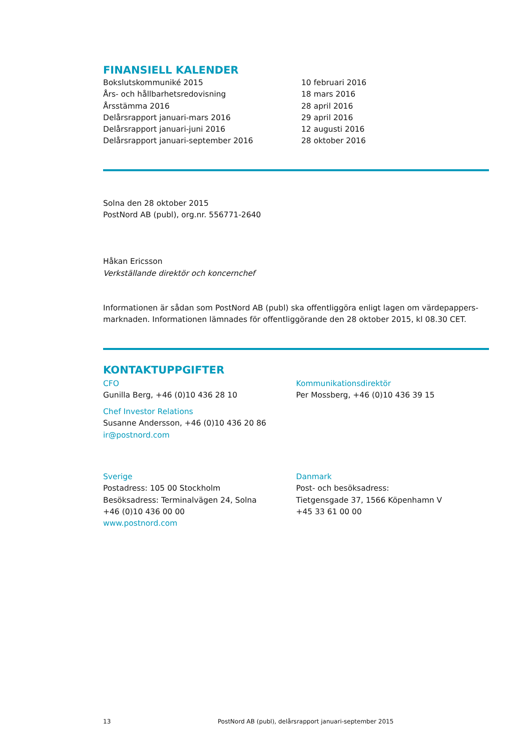FINANSIELL KALENDER
| Bokslutskommuniké 2015 | 10 februari 2016 |
| Års- och hållbarhetsredovisning | 18 mars 2016 |
| Årsstämma 2016 | 28 april 2016 |
| Delårsrapport januari-mars 2016 | 29 april 2016 |
| Delårsrapport januari-juni 2016 | 12 augusti 2016 |
| Delårsrapport januari-september 2016 | 28 oktober 2016 |
Solna den 28 oktober 2015
PostNord AB (publ), org.nr. 556771-2640
Håkan Ericsson
Verkställande direktör och koncernchef
Informationen är sådan som PostNord AB (publ) ska offentliggöra enligt lagen om värdepappers-marknaden. Informationen lämnades för offentliggörande den 28 oktober 2015, kl 08.30 CET.
KONTAKTUPPGIFTER
CFO
Gunilla Berg, +46 (0)10 436 28 10
Chef Investor Relations
Susanne Andersson, +46 (0)10 436 20 86
ir@postnord.com
Kommunikationsdirektör
Per Mossberg, +46 (0)10 436 39 15
Sverige
Postadress: 105 00 Stockholm
Besöksadress: Terminalvägen 24, Solna
+46 (0)10 436 00 00
www.postnord.com
Danmark
Post- och besöksadress:
Tietgensgade 37, 1566 Köpenhamn V
+45 33 61 00 00
13 PostNord AB (publ), delårsrapport januari-september 2015